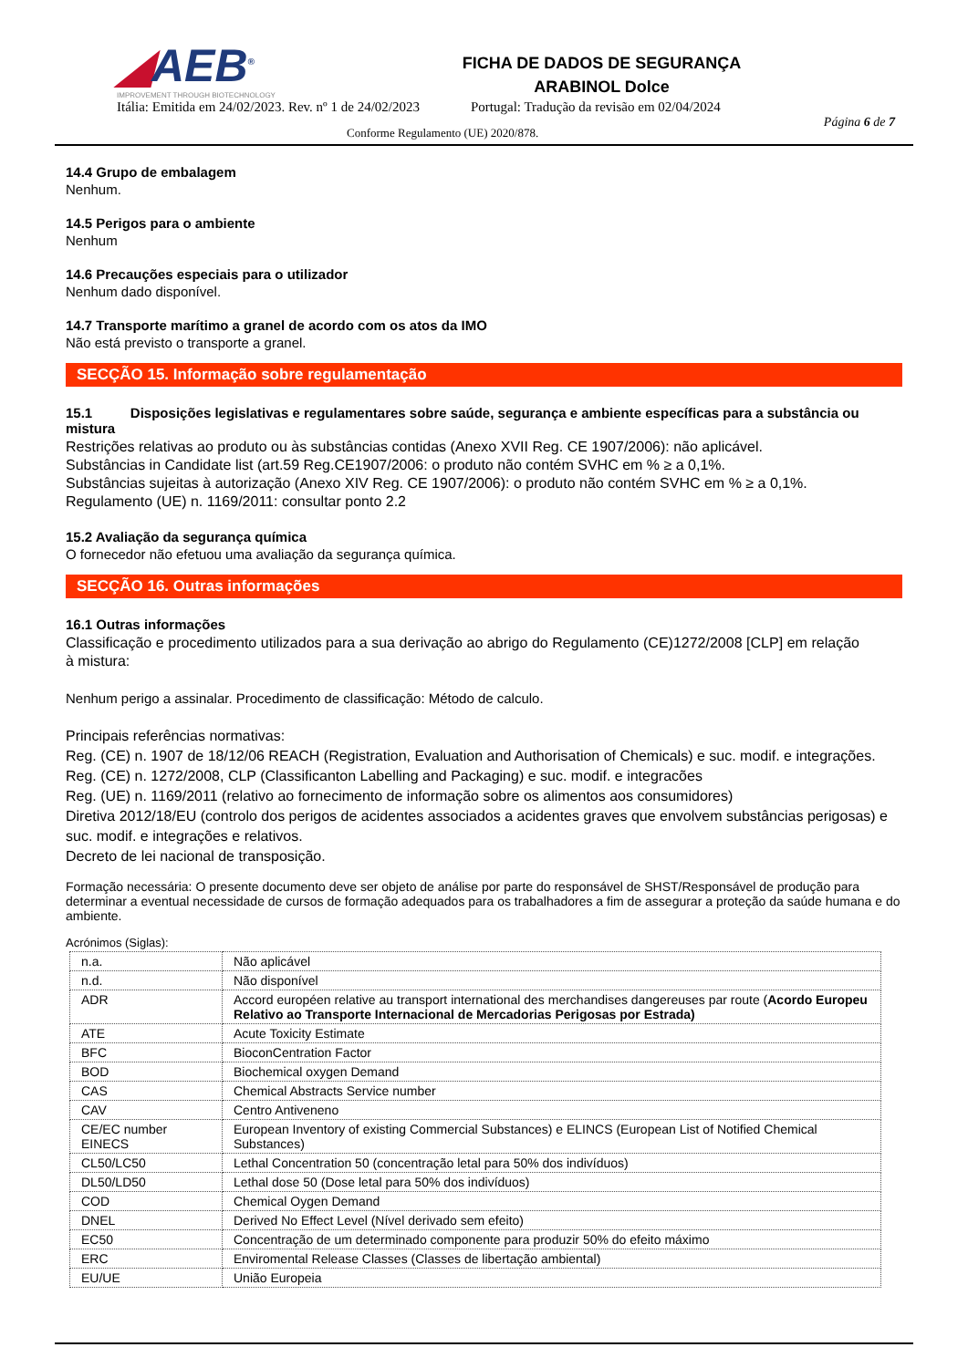◢AEB<sup>®</sup>
IMPROVEMENT THROUGH BIOTECHNOLOGY
FICHA DE DADOS DE SEGURANÇA
ARABINOL Dolce
Itália: Emitida em 24/02/2023. Rev. nº 1 de 24/02/2023 Portugal: Tradução da revisão em 02/04/2024
Conforme Regulamento (UE) 2020/878. Página 6 de 7
14.4 Grupo de embalagem
Nenhum.
14.5 Perigos para o ambiente
Nenhum
14.6 Precauções especiais para o utilizador
Nenhum dado disponível.
14.7 Transporte marítimo a granel de acordo com os atos da IMO
Não está previsto o transporte a granel.
SECÇÃO 15. Informação sobre regulamentação
15.1 Disposições legislativas e regulamentares sobre saúde, segurança e ambiente específicas para a substância ou mistura
Restrições relativas ao produto ou às substâncias contidas (Anexo XVII Reg. CE 1907/2006): não aplicável.
Substâncias in Candidate list (art.59 Reg.CE1907/2006: o produto não contém SVHC em % ≥ a 0,1%.
Substâncias sujeitas à autorização (Anexo XIV Reg. CE 1907/2006): o produto não contém SVHC em % ≥ a 0,1%.
Regulamento (UE) n. 1169/2011: consultar ponto 2.2
15.2 Avaliação da segurança química
O fornecedor não efetuou uma avaliação da segurança química.
SECÇÃO 16. Outras informações
16.1 Outras informações
Classificação e procedimento utilizados para a sua derivação ao abrigo do Regulamento (CE)1272/2008 [CLP] em relação à mistura:
Nenhum perigo a assinalar. Procedimento de classificação: Método de calculo.
Principais referências normativas:
Reg. (CE) n. 1907 de 18/12/06 REACH (Registration, Evaluation and Authorisation of Chemicals) e suc. modif. e integrações.
Reg. (CE) n. 1272/2008, CLP (Classificanton Labelling and Packaging) e suc. modif. e integracões
Reg. (UE) n. 1169/2011 (relativo ao fornecimento de informação sobre os alimentos aos consumidores)
Diretiva 2012/18/EU (controlo dos perigos de acidentes associados a acidentes graves que envolvem substâncias perigosas) e suc. modif. e integrações e relativos.
Decreto de lei nacional de transposição.
Formação necessária: O presente documento deve ser objeto de análise por parte do responsável de SHST/Responsável de produção para determinar a eventual necessidade de cursos de formação adequados para os trabalhadores a fim de assegurar a proteção da saúde humana e do ambiente.
Acrónimos (Siglas):
| n.a. | Não aplicável |
| n.d. | Não disponível |
| ADR | Accord européen relative au transport international des merchandises dangereuses par route ( Acordo Europeu Relativo ao Transporte Internacional de Mercadorias Perigosas por Estrada) |
| ATE | Acute Toxicity Estimate |
| BFC | BioconCentration Factor |
| BOD | Biochemical oxygen Demand |
| CAS | Chemical Abstracts Service number |
| CAV | Centro Antiveneno |
| CE/EC number EINECS | European Inventory of existing Commercial Substances) e ELINCS (European List of Notified Chemical Substances) |
| CL50/LC50 | Lethal Concentration 50 (concentração letal para 50% dos indivíduos) |
| DL50/LD50 | Lethal dose 50 (Dose letal para 50% dos indivíduos) |
| COD | Chemical Oygen Demand |
| DNEL | Derived No Effect Level (Nível derivado sem efeito) |
| EC50 | Concentração de um determinado componente para produzir 50% do efeito máximo |
| ERC | Enviromental Release Classes (Classes de libertação ambiental) |
| EU/UE | União Europeia |